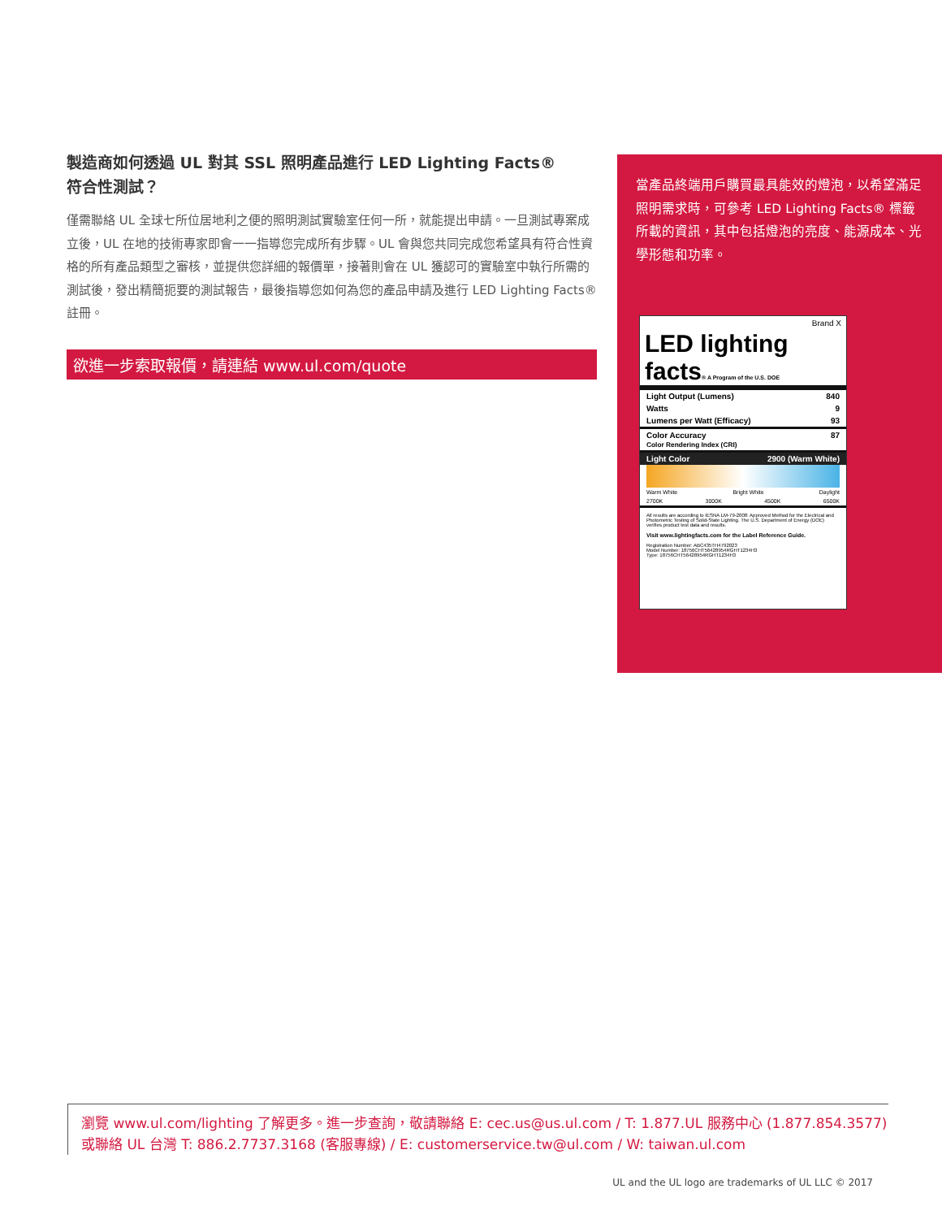製造商如何透過 UL 對其 SSL 照明產品進行 LED Lighting Facts®
符合性測試？
僅需聯絡 UL 全球七所位居地利之便的照明測試實驗室任何一所，就能提出申請。一旦測試專案成立後，UL 在地的技術專家即會一一指導您完成所有步驟。UL 會與您共同完成您希望具有符合性資格的所有產品類型之審核，並提供您詳細的報價單，接著則會在 UL 獲認可的實驗室中執行所需的測試後，發出精簡扼要的測試報告，最後指導您如何為您的產品申請及進行 LED Lighting Facts® 註冊。
欲進一步索取報價，請連結 www.ul.com/quote
當產品終端用戶購買最具能效的燈泡，以希望滿足照明需求時，可參考 LED Lighting Facts® 標籤所載的資訊，其中包括燈泡的亮度、能源成本、光學形態和功率。
Brand X
LED lighting facts® A Program of the U.S. DOE
Light Output (Lumens) 840
Watts 9
Lumens per Watt (Efficacy) 93
Color Accuracy
Color Rendering Index (CRI) 87
Light Color 2900 (Warm White)
Warm White Bright White Daylight
2700K 3000K 4500K 6500K
All results are according to IESNA LM-79-2008: Approved Method for the Electrical and Photometric Testing of Solid-State Lighting. The U.S. Department of Energy (DOE) verifies product test data and results.
Visit www.lightingfacts.com for the Label Reference Guide.
Registration Number: ABC435TH4792023
Model Number: 18756CHT56428954RGHT1234H3
Type: 18756CHT56428954RGHT1234H3
瀏覽 www.ul.com/lighting 了解更多。進一步查詢，敬請聯絡 E: cec.us@us.ul.com / T: 1.877.UL 服務中心 (1.877.854.3577)
或聯絡 UL 台灣 T: 886.2.7737.3168 (客服專線) / E: customerservice.tw@ul.com / W: taiwan.ul.com
UL and the UL logo are trademarks of UL LLC © 2017